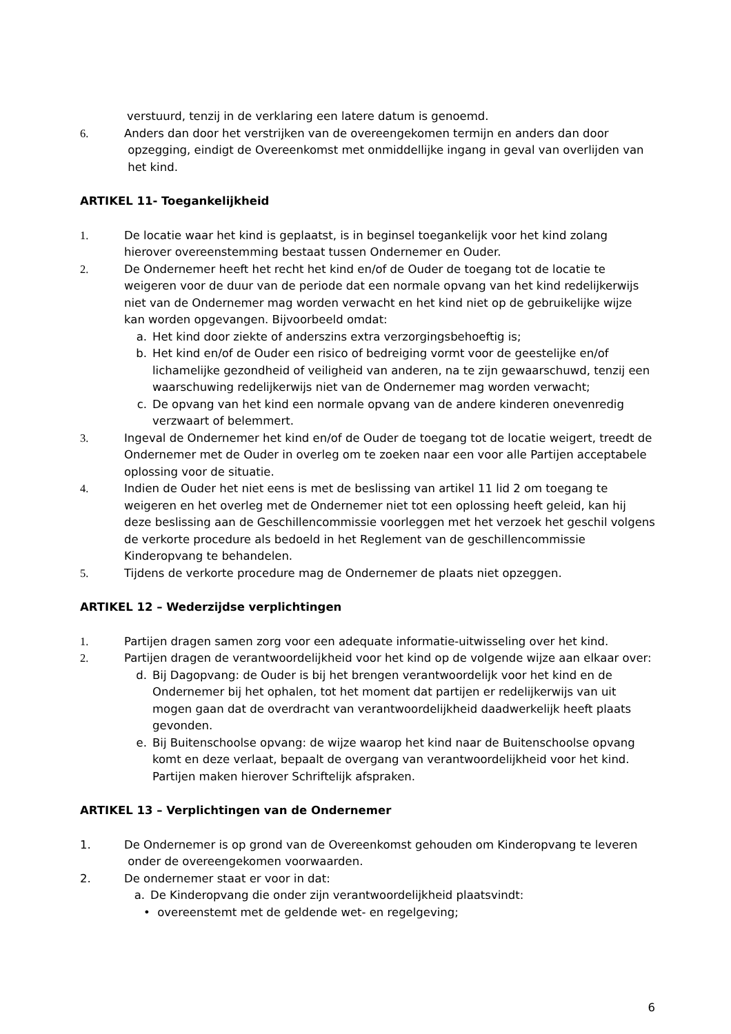verstuurd, tenzij in de verklaring een latere datum is genoemd.
6. Anders dan door het verstrijken van de overeengekomen termijn en anders dan door
opzegging, eindigt de Overeenkomst met onmiddellijke ingang in geval van overlijden van
het kind.
ARTIKEL 11- Toegankelijkheid
1. De locatie waar het kind is geplaatst, is in beginsel toegankelijk voor het kind zolang hierover overeenstemming bestaat tussen Ondernemer en Ouder.
2. De Ondernemer heeft het recht het kind en/of de Ouder de toegang tot de locatie te weigeren voor de duur van de periode dat een normale opvang van het kind redelijkerwijs niet van de Ondernemer mag worden verwacht en het kind niet op de gebruikelijke wijze kan worden opgevangen. Bijvoorbeeld omdat:
a. Het kind door ziekte of anderszins extra verzorgingsbehoeftig is;
b. Het kind en/of de Ouder een risico of bedreiging vormt voor de geestelijke en/of lichamelijke gezondheid of veiligheid van anderen, na te zijn gewaarschuwd, tenzij een waarschuwing redelijkerwijs niet van de Ondernemer mag worden verwacht;
c. De opvang van het kind een normale opvang van de andere kinderen onevenredig verzwaart of belemmert.
3. Ingeval de Ondernemer het kind en/of de Ouder de toegang tot de locatie weigert, treedt de Ondernemer met de Ouder in overleg om te zoeken naar een voor alle Partijen acceptabele oplossing voor de situatie.
4. Indien de Ouder het niet eens is met de beslissing van artikel 11 lid 2 om toegang te weigeren en het overleg met de Ondernemer niet tot een oplossing heeft geleid, kan hij deze beslissing aan de Geschillencommissie voorleggen met het verzoek het geschil volgens de verkorte procedure als bedoeld in het Reglement van de geschillencommissie Kinderopvang te behandelen.
5. Tijdens de verkorte procedure mag de Ondernemer de plaats niet opzeggen.
ARTIKEL 12 – Wederzijdse verplichtingen
1. Partijen dragen samen zorg voor een adequate informatie-uitwisseling over het kind.
2. Partijen dragen de verantwoordelijkheid voor het kind op de volgende wijze aan elkaar over:
d. Bij Dagopvang: de Ouder is bij het brengen verantwoordelijk voor het kind en de Ondernemer bij het ophalen, tot het moment dat partijen er redelijkerwijs van uit mogen gaan dat de overdracht van verantwoordelijkheid daadwerkelijk heeft plaats gevonden.
e. Bij Buitenschoolse opvang: de wijze waarop het kind naar de Buitenschoolse opvang komt en deze verlaat, bepaalt de overgang van verantwoordelijkheid voor het kind. Partijen maken hierover Schriftelijk afspraken.
ARTIKEL 13 – Verplichtingen van de Ondernemer
1. De Ondernemer is op grond van de Overeenkomst gehouden om Kinderopvang te leveren
onder de overeengekomen voorwaarden.
2. De ondernemer staat er voor in dat:
a. De Kinderopvang die onder zijn verantwoordelijkheid plaatsvindt:
• overeenstemt met de geldende wet- en regelgeving;
6